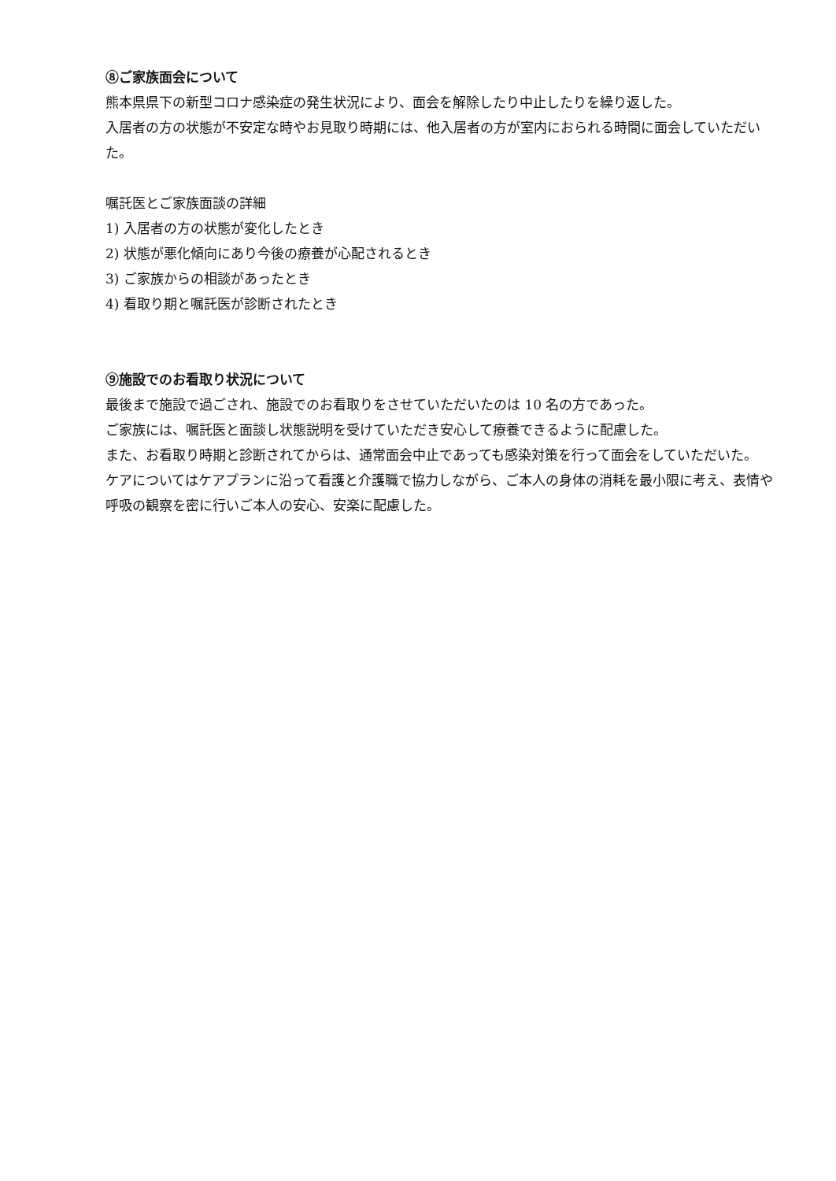⑧ご家族面会について
熊本県県下の新型コロナ感染症の発生状況により、面会を解除したり中止したりを繰り返した。
入居者の方の状態が不安定な時やお見取り時期には、他入居者の方が室内におられる時間に面会していただいた。
嘱託医とご家族面談の詳細
1) 入居者の方の状態が変化したとき
2) 状態が悪化傾向にあり今後の療養が心配されるとき
3) ご家族からの相談があったとき
4) 看取り期と嘱託医が診断されたとき
⑨施設でのお看取り状況について
最後まで施設で過ごされ、施設でのお看取りをさせていただいたのは 10 名の方であった。
ご家族には、嘱託医と面談し状態説明を受けていただき安心して療養できるように配慮した。
また、お看取り時期と診断されてからは、通常面会中止であっても感染対策を行って面会をしていただいた。
ケアについてはケアプランに沿って看護と介護職で協力しながら、ご本人の身体の消耗を最小限に考え、表情や呼吸の観察を密に行いご本人の安心、安楽に配慮した。